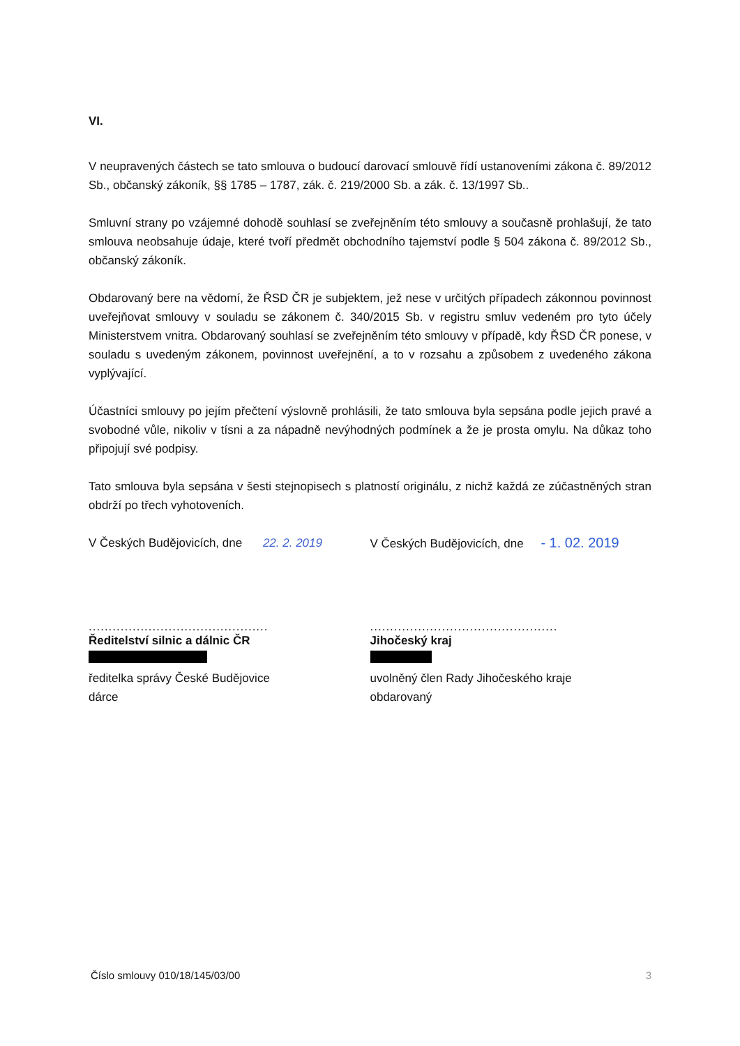VI.
V neupravených částech se tato smlouva o budoucí darovací smlouvě řídí ustanoveními zákona č. 89/2012 Sb., občanský zákoník, §§ 1785 – 1787, zák. č. 219/2000 Sb. a zák. č. 13/1997 Sb..
Smluvní strany po vzájemné dohodě souhlasí se zveřejněním této smlouvy a současně prohlašují, že tato smlouva neobsahuje údaje, které tvoří předmět obchodního tajemství podle § 504 zákona č. 89/2012 Sb., občanský zákoník.
Obdarovaný bere na vědomí, že ŘSD ČR je subjektem, jež nese v určitých případech zákonnou povinnost uveřejňovat smlouvy v souladu se zákonem č. 340/2015 Sb. v registru smluv vedeném pro tyto účely Ministerstvem vnitra. Obdarovaný souhlasí se zveřejněním této smlouvy v případě, kdy ŘSD ČR ponese, v souladu s uvedeným zákonem, povinnost uveřejnění, a to v rozsahu a způsobem z uvedeného zákona vyplývající.
Účastníci smlouvy po jejím přečtení výslovně prohlásili, že tato smlouva byla sepsána podle jejich pravé a svobodné vůle, nikoliv v tísni a za nápadně nevýhodných podmínek a že je prosta omylu. Na důkaz toho připojují své podpisy.
Tato smlouva byla sepsána v šesti stejnopisech s platností originálu, z nichž každá ze zúčastněných stran obdrží po třech vyhotoveních.
V Českých Budějovicích, dne 22. 2. 2019 V Českých Budějovicích, dne - 1. 02. 2019
.............................................
Ředitelství silnic a dálnic ČR
ředitelka správy České Budějovice
dárce
...............................................
Jihočeský kraj
uvolněný člen Rady Jihočeského kraje
obdarovaný
Číslo smlouvy 010/18/145/03/00 3